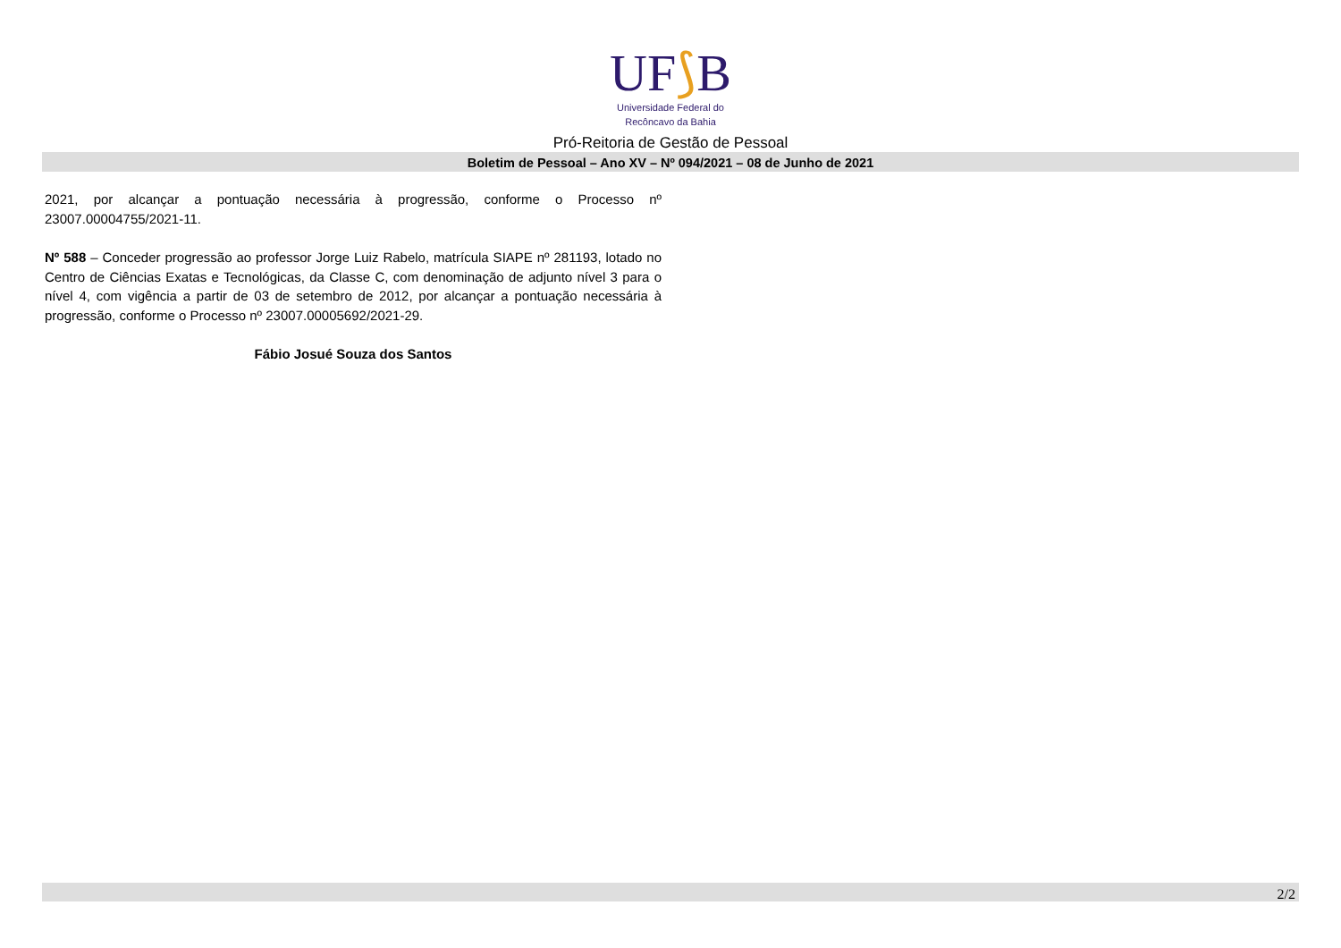UF⟆B
Universidade Federal do
Recôncavo da Bahia
Pró-Reitoria de Gestão de Pessoal
Boletim de Pessoal – Ano XV – Nº 094/2021 – 08 de Junho de 2021
2021, por alcançar a pontuação necessária à progressão, conforme o Processo nº 23007.00004755/2021-11.
Nº 588 – Conceder progressão ao professor Jorge Luiz Rabelo, matrícula SIAPE nº 281193, lotado no Centro de Ciências Exatas e Tecnológicas, da Classe C, com denominação de adjunto nível 3 para o nível 4, com vigência a partir de 03 de setembro de 2012, por alcançar a pontuação necessária à progressão, conforme o Processo nº 23007.00005692/2021-29.
Fábio Josué Souza dos Santos
2/2